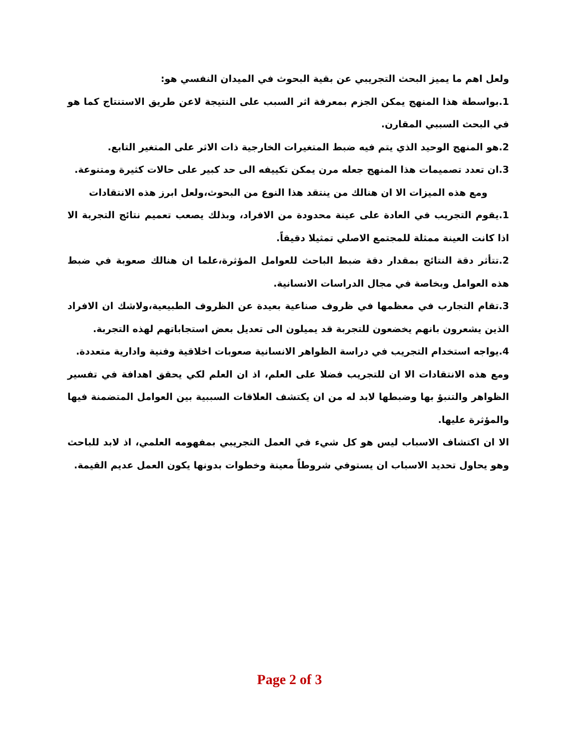ولعل اهم ما يميز البحث التجريبي عن بقية البحوث في الميدان النفسي هو:
1.بواسطة هذا المنهج يمكن الجزم بمعرفة اثر السبب على النتيجة لاعن طريق الاستنتاج كما هو في البحث السببي المقارن.
2.هو المنهج الوحيد الذي يتم فيه ضبط المتغيرات الخارجية ذات الاثر على المتغير التابع.
3.ان تعدد تصميمات هذا المنهج جعله مرن يمكن تكييفه الى حد كبير على حالات كثيرة ومتنوعة.
ومع هذه الميزات الا ان هنالك من ينتقد هذا النوع من البحوث،ولعل ابرز هذه الانتقادات
1.يقوم التجريب في العادة على عينة محدودة من الافراد، وبذلك يصعب تعميم نتائج التجربة الا اذا كانت العينة ممثلة للمجتمع الاصلي تمثيلا دقيقاً.
2.تتأثر دقة النتائج بمقدار دقة ضبط الباحث للعوامل المؤثرة،علما ان هنالك صعوبة في ضبط هذه العوامل وبخاصة في مجال الدراسات الانسانية.
3.تقام التجارب في معظمها في ظروف صناعية بعيدة عن الظروف الطبيعية،ولاشك ان الافراد الذين يشعرون بانهم يخضعون للتجربة قد يميلون الى تعديل بعض استجاباتهم لهذه التجربة.
4.يواجه استخدام التجريب في دراسة الظواهر الانسانية صعوبات اخلاقية وفنية وادارية متعددة.
ومع هذه الانتقادات الا ان للتجريب فضلا على العلم، اذ ان العلم لكي يحقق اهدافة في تفسير الظواهر والتنبؤ بها وضبطها لابد له من ان يكتشف العلاقات السببية بين العوامل المتضمنة فيها والمؤثرة عليها.
الا ان اكتشاف الاسباب ليس هو كل شيء في العمل التجريبي بمفهومه العلمي، اذ لابد للباحث وهو يحاول تحديد الاسباب ان يستوفي شروطاً معينة وخطوات بدونها يكون العمل عديم القيمة.
Page 2 of 3